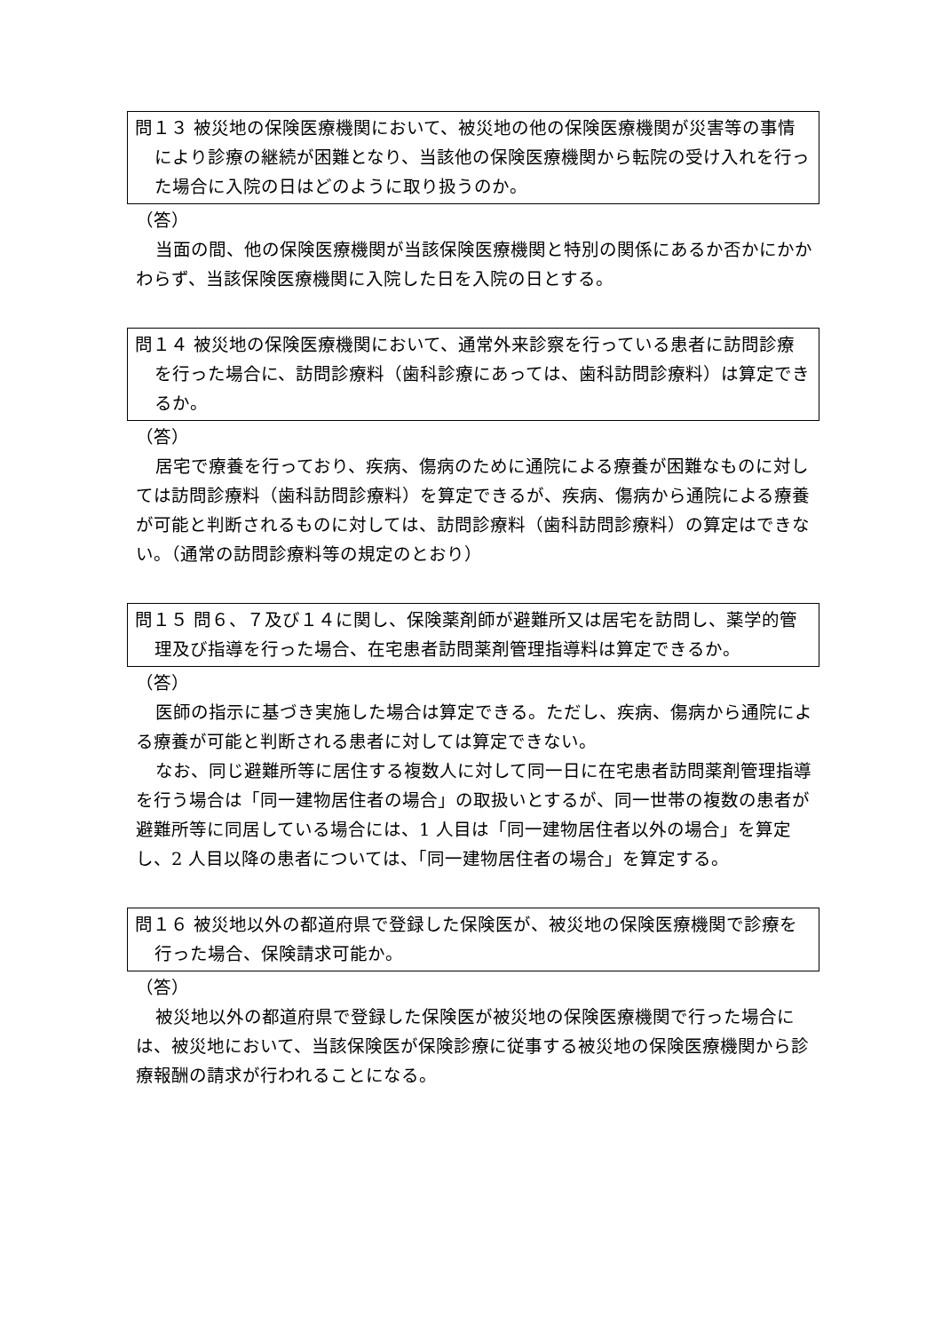問１３ 被災地の保険医療機関において、被災地の他の保険医療機関が災害等の事情により診療の継続が困難となり、当該他の保険医療機関から転院の受け入れを行った場合に入院の日はどのように取り扱うのか。
（答）
当面の間、他の保険医療機関が当該保険医療機関と特別の関係にあるか否かにかかわらず、当該保険医療機関に入院した日を入院の日とする。
問１４ 被災地の保険医療機関において、通常外来診察を行っている患者に訪問診療を行った場合に、訪問診療料（歯科診療にあっては、歯科訪問診療料）は算定できるか。
（答）
居宅で療養を行っており、疾病、傷病のために通院による療養が困難なものに対しては訪問診療料（歯科訪問診療料）を算定できるが、疾病、傷病から通院による療養が可能と判断されるものに対しては、訪問診療料（歯科訪問診療料）の算定はできない。（通常の訪問診療料等の規定のとおり）
問１５ 問６、７及び１４に関し、保険薬剤師が避難所又は居宅を訪問し、薬学的管理及び指導を行った場合、在宅患者訪問薬剤管理指導料は算定できるか。
（答）
医師の指示に基づき実施した場合は算定できる。ただし、疾病、傷病から通院による療養が可能と判断される患者に対しては算定できない。
なお、同じ避難所等に居住する複数人に対して同一日に在宅患者訪問薬剤管理指導を行う場合は「同一建物居住者の場合」の取扱いとするが、同一世帯の複数の患者が避難所等に同居している場合には、1 人目は「同一建物居住者以外の場合」を算定し、2 人目以降の患者については、「同一建物居住者の場合」を算定する。
問１６ 被災地以外の都道府県で登録した保険医が、被災地の保険医療機関で診療を行った場合、保険請求可能か。
（答）
被災地以外の都道府県で登録した保険医が被災地の保険医療機関で行った場合には、被災地において、当該保険医が保険診療に従事する被災地の保険医療機関から診療報酬の請求が行われることになる。